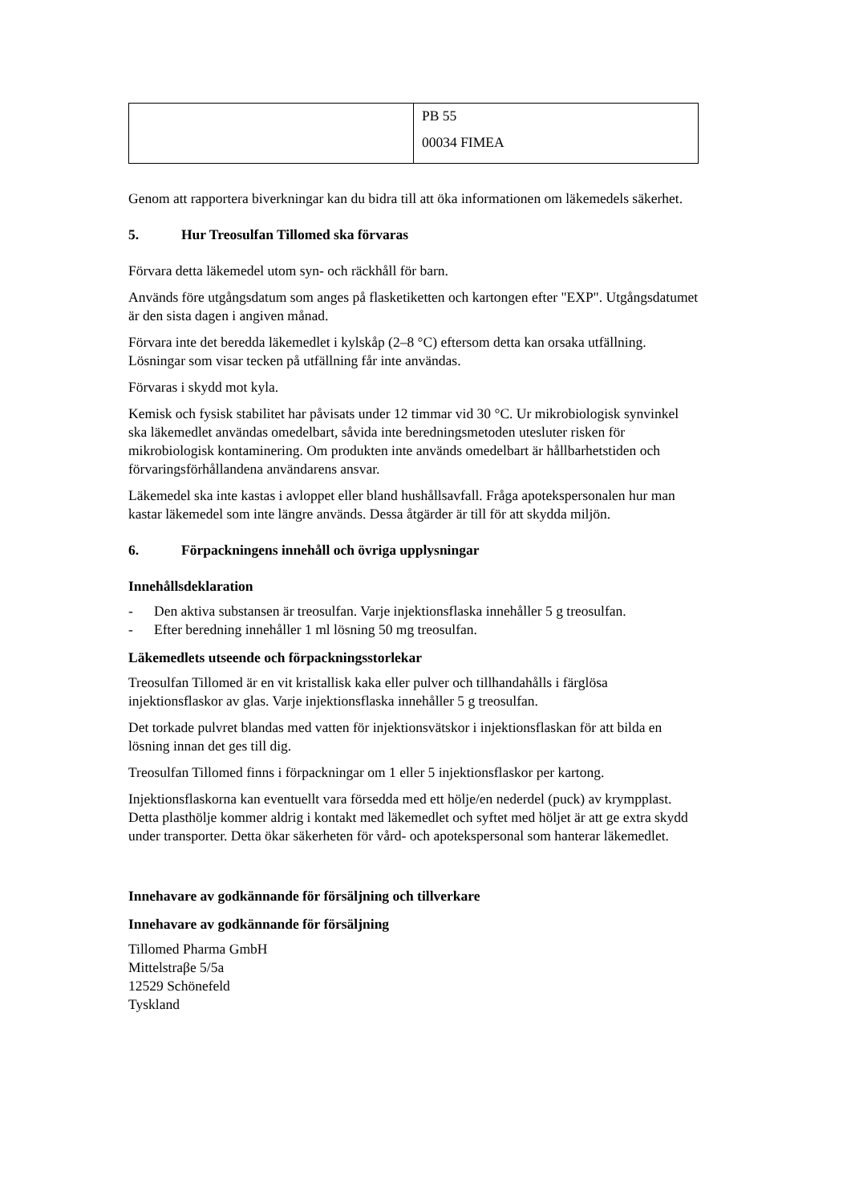| | PB 55 00034 FIMEA |
Genom att rapportera biverkningar kan du bidra till att öka informationen om läkemedels säkerhet.
5. Hur Treosulfan Tillomed ska förvaras
Förvara detta läkemedel utom syn- och räckhåll för barn.
Används före utgångsdatum som anges på flasketiketten och kartongen efter "EXP". Utgångsdatumet är den sista dagen i angiven månad.
Förvara inte det beredda läkemedlet i kylskåp (2–8 °C) eftersom detta kan orsaka utfällning. Lösningar som visar tecken på utfällning får inte användas.
Förvaras i skydd mot kyla.
Kemisk och fysisk stabilitet har påvisats under 12 timmar vid 30 °C. Ur mikrobiologisk synvinkel ska läkemedlet användas omedelbart, såvida inte beredningsmetoden utesluter risken för mikrobiologisk kontaminering. Om produkten inte används omedelbart är hållbarhetstiden och förvaringsförhållandena användarens ansvar.
Läkemedel ska inte kastas i avloppet eller bland hushållsavfall. Fråga apotekspersonalen hur man kastar läkemedel som inte längre används. Dessa åtgärder är till för att skydda miljön.
6. Förpackningens innehåll och övriga upplysningar
Innehållsdeklaration
- Den aktiva substansen är treosulfan. Varje injektionsflaska innehåller 5 g treosulfan.
- Efter beredning innehåller 1 ml lösning 50 mg treosulfan.
Läkemedlets utseende och förpackningsstorlekar
Treosulfan Tillomed är en vit kristallisk kaka eller pulver och tillhandahålls i färglösa injektionsflaskor av glas. Varje injektionsflaska innehåller 5 g treosulfan.
Det torkade pulvret blandas med vatten för injektionsvätskor i injektionsflaskan för att bilda en lösning innan det ges till dig.
Treosulfan Tillomed finns i förpackningar om 1 eller 5 injektionsflaskor per kartong.
Injektionsflaskorna kan eventuellt vara försedda med ett hölje/en nederdel (puck) av krympplast. Detta plasthölje kommer aldrig i kontakt med läkemedlet och syftet med höljet är att ge extra skydd under transporter. Detta ökar säkerheten för vård- och apotekspersonal som hanterar läkemedlet.
Innehavare av godkännande för försäljning och tillverkare
Innehavare av godkännande för försäljning
Tillomed Pharma GmbH
Mittelstraβe 5/5a
12529 Schönefeld
Tyskland